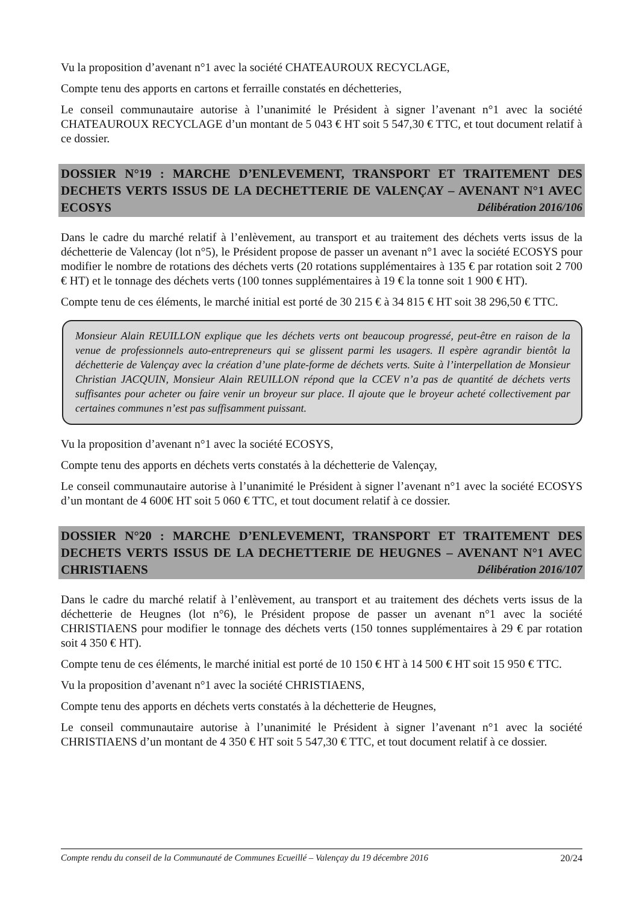Vu la proposition d’avenant n°1 avec la société CHATEAUROUX RECYCLAGE,
Compte tenu des apports en cartons et ferraille constatés en déchetteries,
Le conseil communautaire autorise à l’unanimité le Président à signer l’avenant n°1 avec la société CHATEAUROUX RECYCLAGE d’un montant de 5 043 € HT soit 5 547,30 € TTC, et tout document relatif à ce dossier.
DOSSIER N°19 : MARCHE D’ENLEVEMENT, TRANSPORT ET TRAITEMENT DES DECHETS VERTS ISSUS DE LA DECHETTERIE DE VALENÇAY – AVENANT N°1 AVEC ECOSYS Délibération 2016/106
Dans le cadre du marché relatif à l’enlèvement, au transport et au traitement des déchets verts issus de la déchetterie de Valencay (lot n°5), le Président propose de passer un avenant n°1 avec la société ECOSYS pour modifier le nombre de rotations des déchets verts (20 rotations supplémentaires à 135 € par rotation soit 2 700 € HT) et le tonnage des déchets verts (100 tonnes supplémentaires à 19 € la tonne soit 1 900 € HT).
Compte tenu de ces éléments, le marché initial est porté de 30 215 € à 34 815 € HT soit 38 296,50 € TTC.
Monsieur Alain REUILLON explique que les déchets verts ont beaucoup progressé, peut-être en raison de la venue de professionnels auto-entrepreneurs qui se glissent parmi les usagers. Il espère agrandir bientôt la déchetterie de Valençay avec la création d’une plate-forme de déchets verts. Suite à l’interpellation de Monsieur Christian JACQUIN, Monsieur Alain REUILLON répond que la CCEV n’a pas de quantité de déchets verts suffisantes pour acheter ou faire venir un broyeur sur place. Il ajoute que le broyeur acheté collectivement par certaines communes n’est pas suffisamment puissant.
Vu la proposition d’avenant n°1 avec la société ECOSYS,
Compte tenu des apports en déchets verts constatés à la déchetterie de Valençay,
Le conseil communautaire autorise à l’unanimité le Président à signer l’avenant n°1 avec la société ECOSYS d’un montant de 4 600€ HT soit 5 060 € TTC, et tout document relatif à ce dossier.
DOSSIER N°20 : MARCHE D’ENLEVEMENT, TRANSPORT ET TRAITEMENT DES DECHETS VERTS ISSUS DE LA DECHETTERIE DE HEUGNES – AVENANT N°1 AVEC CHRISTIAENS Délibération 2016/107
Dans le cadre du marché relatif à l’enlèvement, au transport et au traitement des déchets verts issus de la déchetterie de Heugnes (lot n°6), le Président propose de passer un avenant n°1 avec la société CHRISTIAENS pour modifier le tonnage des déchets verts (150 tonnes supplémentaires à 29 € par rotation soit 4 350 € HT).
Compte tenu de ces éléments, le marché initial est porté de 10 150 € HT à 14 500 € HT soit 15 950 € TTC.
Vu la proposition d’avenant n°1 avec la société CHRISTIAENS,
Compte tenu des apports en déchets verts constatés à la déchetterie de Heugnes,
Le conseil communautaire autorise à l’unanimité le Président à signer l’avenant n°1 avec la société CHRISTIAENS d’un montant de 4 350 € HT soit 5 547,30 € TTC, et tout document relatif à ce dossier.
Compte rendu du conseil de la Communauté de Communes Ecueillé – Valençay du 19 décembre 2016 20/24